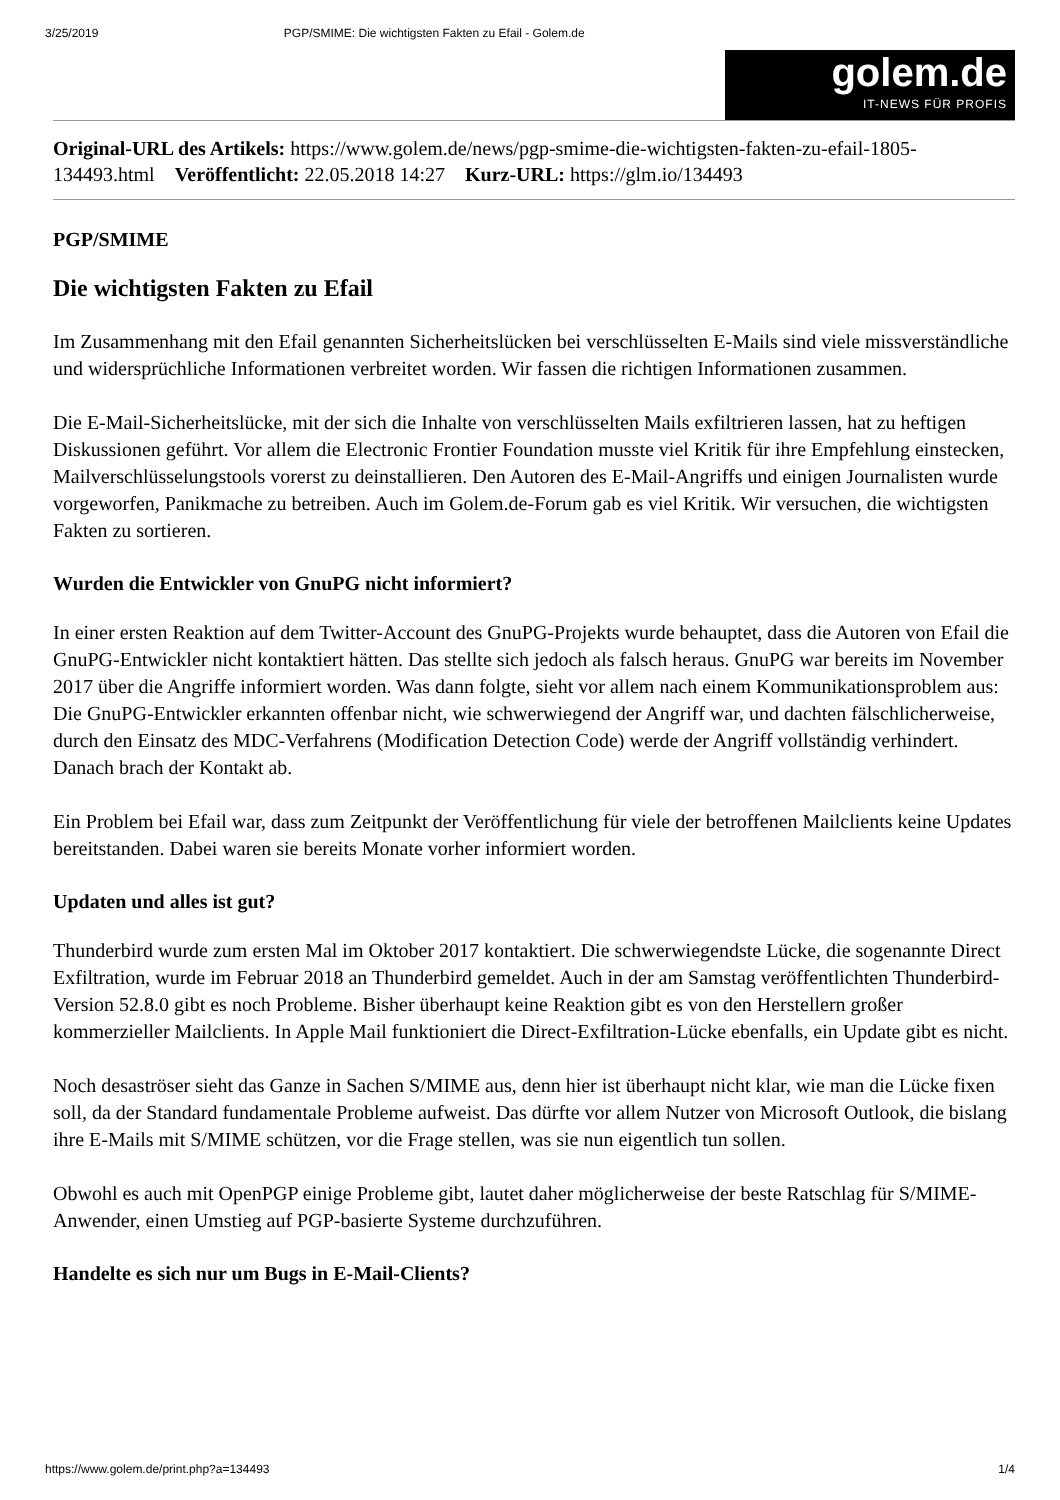3/25/2019 PGP/SMIME: Die wichtigsten Fakten zu Efail - Golem.de
golem.de
IT-NEWS FÜR PROFIS
Original-URL des Artikels: https://www.golem.de/news/pgp-smime-die-wichtigsten-fakten-zu-efail-1805-134493.html Veröffentlicht: 22.05.2018 14:27 Kurz-URL: https://glm.io/134493
PGP/SMIME
Die wichtigsten Fakten zu Efail
Im Zusammenhang mit den Efail genannten Sicherheitslücken bei verschlüsselten E-Mails sind viele missverständliche und widersprüchliche Informationen verbreitet worden. Wir fassen die richtigen Informationen zusammen.
Die E-Mail-Sicherheitslücke, mit der sich die Inhalte von verschlüsselten Mails exfiltrieren lassen, hat zu heftigen Diskussionen geführt. Vor allem die Electronic Frontier Foundation musste viel Kritik für ihre Empfehlung einstecken, Mailverschlüsselungstools vorerst zu deinstallieren. Den Autoren des E-Mail-Angriffs und einigen Journalisten wurde vorgeworfen, Panikmache zu betreiben. Auch im Golem.de-Forum gab es viel Kritik. Wir versuchen, die wichtigsten Fakten zu sortieren.
Wurden die Entwickler von GnuPG nicht informiert?
In einer ersten Reaktion auf dem Twitter-Account des GnuPG-Projekts wurde behauptet, dass die Autoren von Efail die GnuPG-Entwickler nicht kontaktiert hätten. Das stellte sich jedoch als falsch heraus. GnuPG war bereits im November 2017 über die Angriffe informiert worden. Was dann folgte, sieht vor allem nach einem Kommunikationsproblem aus: Die GnuPG-Entwickler erkannten offenbar nicht, wie schwerwiegend der Angriff war, und dachten fälschlicherweise, durch den Einsatz des MDC-Verfahrens (Modification Detection Code) werde der Angriff vollständig verhindert. Danach brach der Kontakt ab.
Ein Problem bei Efail war, dass zum Zeitpunkt der Veröffentlichung für viele der betroffenen Mailclients keine Updates bereitstanden. Dabei waren sie bereits Monate vorher informiert worden.
Updaten und alles ist gut?
Thunderbird wurde zum ersten Mal im Oktober 2017 kontaktiert. Die schwerwiegendste Lücke, die sogenannte Direct Exfiltration, wurde im Februar 2018 an Thunderbird gemeldet. Auch in der am Samstag veröffentlichten Thunderbird-Version 52.8.0 gibt es noch Probleme. Bisher überhaupt keine Reaktion gibt es von den Herstellern großer kommerzieller Mailclients. In Apple Mail funktioniert die Direct-Exfiltration-Lücke ebenfalls, ein Update gibt es nicht.
Noch desaströser sieht das Ganze in Sachen S/MIME aus, denn hier ist überhaupt nicht klar, wie man die Lücke fixen soll, da der Standard fundamentale Probleme aufweist. Das dürfte vor allem Nutzer von Microsoft Outlook, die bislang ihre E-Mails mit S/MIME schützen, vor die Frage stellen, was sie nun eigentlich tun sollen.
Obwohl es auch mit OpenPGP einige Probleme gibt, lautet daher möglicherweise der beste Ratschlag für S/MIME-Anwender, einen Umstieg auf PGP-basierte Systeme durchzuführen.
Handelte es sich nur um Bugs in E-Mail-Clients?
https://www.golem.de/print.php?a=134493 1/4